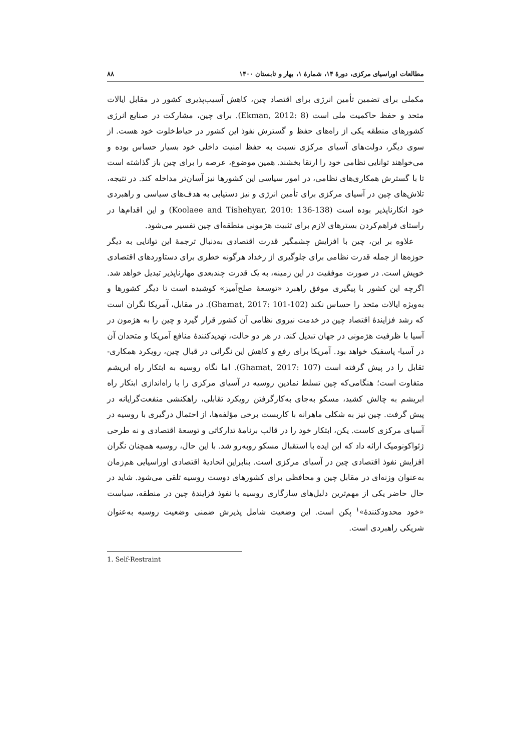مطالعات اوراسیای مرکزی، دورهٔ ۱۴، شمارهٔ ۱، بهار و تابستان ۱۴۰۰ ۸۸
مکملی برای تضمین تأمین انرژی برای اقتصاد چین، کاهش آسیب‌پذیری کشور در مقابل ایالات متحد و حفظ حاکمیت ملی است (Ekman, 2012: 8). برای چین، مشارکت در صنایع انرژی کشورهای منطقه یکی از راه‌های حفظ و گسترش نفوذ این کشور در حیاط‌خلوت خود هست. از سوی دیگر، دولت‌های آسیای مرکزی نسبت به حفظ امنیت داخلی خود بسیار حساس بوده و می‌خواهند توانایی نظامی خود را ارتقا بخشند. همین موضوع، عرصه را برای چین باز گذاشته است تا با گسترش همکاری‌های نظامی، در امور سیاسی این کشورها نیز آسان‌تر مداخله کند. در نتیجه، تلاش‌های چین در آسیای مرکزی برای تأمین انرژی و نیز دستیابی به هدف‌های سیاسی و راهبردی خود انکارناپذیر بوده است (Koolaee and Tishehyar, 2010: 136-138) و این اقدام‌ها در راستای فراهم‌کردن بسترهای لازم برای تثبیت هژمونی منطقه‌ای چین تفسیر می‌شود.
علاوه بر این، چین با افزایش چشمگیر قدرت اقتصادی به‌دنبال ترجمهٔ این توانایی به دیگر حوزه‌ها از جمله قدرت نظامی برای جلوگیری از رخداد هرگونه خطری برای دستاوردهای اقتصادی خویش است. در صورت موفقیت در این زمینه، به یک قدرت چندبعدی مهارناپذیر تبدیل خواهد شد. اگرچه این کشور با پیگیری موفق راهبرد «توسعهٔ صلح‌آمیز» کوشیده است تا دیگر کشورها و به‌ویژه ایالات متحد را حساس نکند (Ghamat, 2017: 101-102). در مقابل، آمریکا نگران است که رشد فزایندهٔ اقتصاد چین در خدمت نیروی نظامی آن کشور قرار گیرد و چین را به هژمون در آسیا با ظرفیت هژمونی در جهان تبدیل کند. در هر دو حالت، تهدیدکنندهٔ منافع آمریکا و متحدان آن در آسیا- پاسفیک خواهد بود. آمریکا برای رفع و کاهش این نگرانی در قبال چین، رویکرد همکاری- تقابل را در پیش گرفته است (Ghamat, 2017: 107). اما نگاه روسیه به ابتکار راه ابریشم متفاوت است؛ هنگامی‌که چین تسلط نمادین روسیه در آسیای مرکزی را با راه‌اندازی ابتکار راه ابریشم به چالش کشید، مسکو به‌جای به‌کارگرفتن رویکرد تقابلی، راهکنشی منفعت‌گرایانه در پیش گرفت. چین نیز به شکلی ماهرانه با کاربست برخی مؤلفه‌ها، از احتمال درگیری با روسیه در آسیای مرکزی کاست. یکن، ابتکار خود را در قالب برنامهٔ تدارکاتی و توسعهٔ اقتصادی و نه طرحی ژئواکونومیک ارائه داد که این ایده با استقبال مسکو روبه‌رو شد. با این حال، روسیه همچنان نگران افزایش نفوذ اقتصادی چین در آسیای مرکزی است. بنابراین اتحادیهٔ اقتصادی اوراسیایی هم‌زمان به‌عنوان وزنه‌ای در مقابل چین و محافظی برای کشورهای دوست روسیه تلقی می‌شود. شاید در حال حاضر یکی از مهم‌ترین دلیل‌های سازگاری روسیه با نفوذ فزایندهٔ چین در منطقه، سیاست «خود محدودکنندهٔ»<sup>۱</sup> پکن است. این وضعیت شامل پذیرش ضمنی وضعیت روسیه به‌عنوان شریکی راهبردی است.
1. Self-Restraint